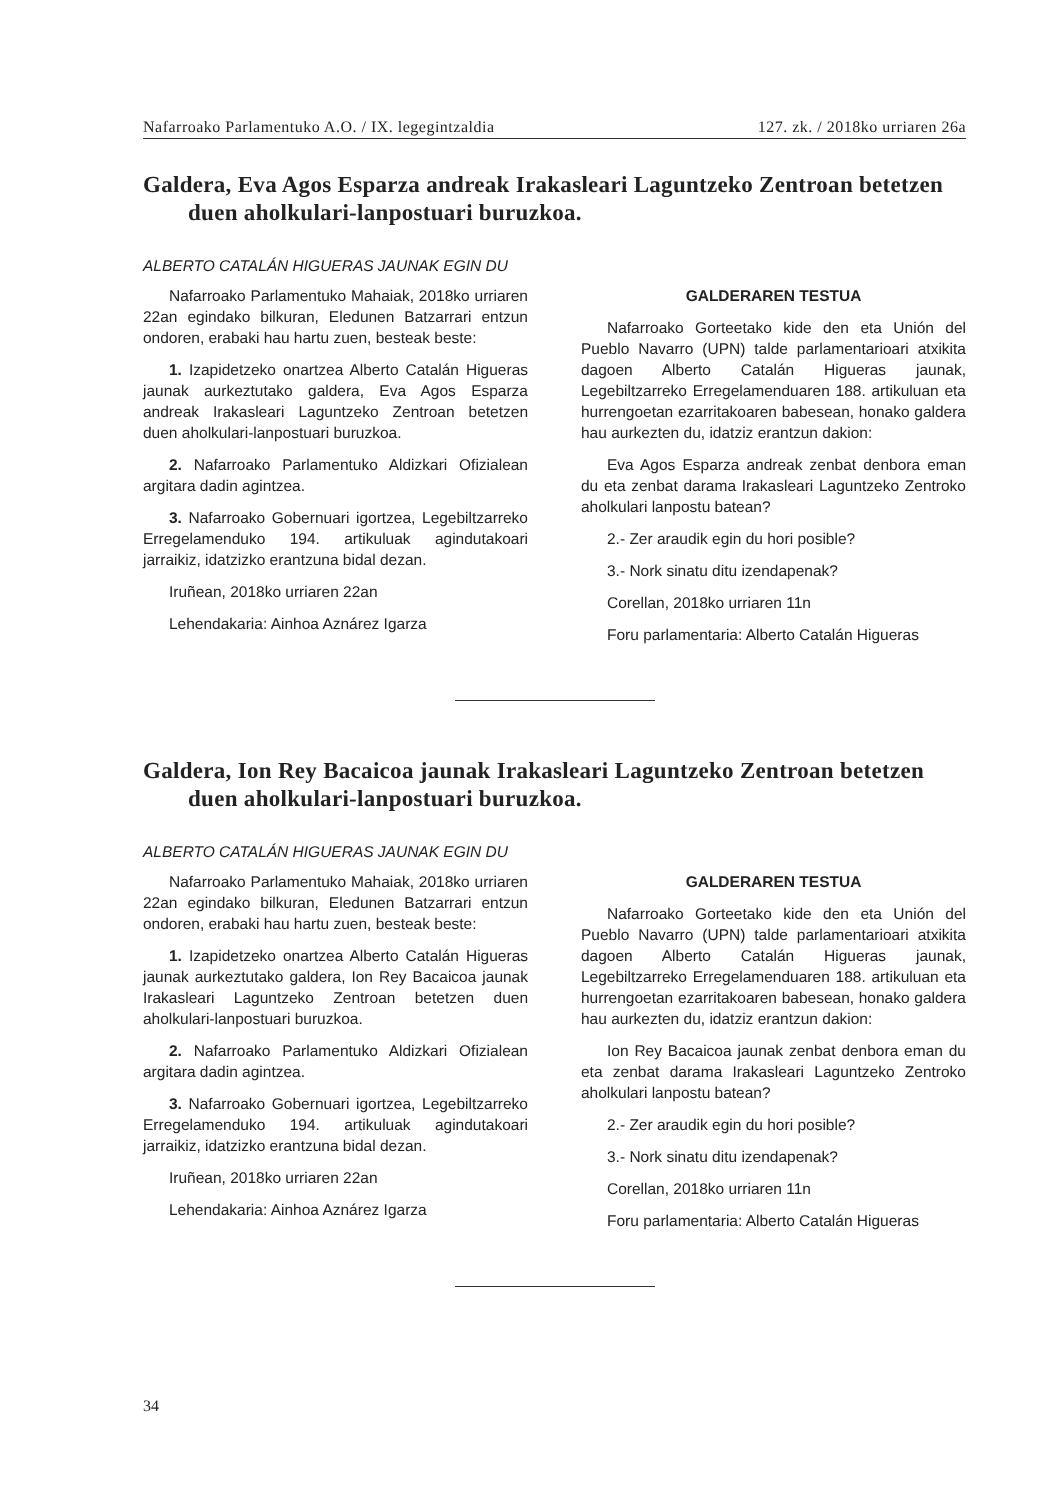Nafarroako Parlamentuko A.O. / IX. legegintzaldia 127. zk. / 2018ko urriaren 26a
Galdera, Eva Agos Esparza andreak Irakasleari Laguntzeko Zentroan betetzen duen aholkulari-lanpostuari buruzkoa.
ALBERTO CATALÁN HIGUERAS JAUNAK EGIN DU
Nafarroako Parlamentuko Mahaiak, 2018ko urriaren 22an egindako bilkuran, Eledunen Batzarrari entzun ondoren, erabaki hau hartu zuen, besteak beste:
1. Izapidetzeko onartzea Alberto Catalán Higueras jaunak aurkeztutako galdera, Eva Agos Esparza andreak Irakasleari Laguntzeko Zentroan betetzen duen aholkulari-lanpostuari buruzkoa.
2. Nafarroako Parlamentuko Aldizkari Ofizialean argitara dadin agintzea.
3. Nafarroako Gobernuari igortzea, Legebiltzarreko Erregelamenduko 194. artikuluak agindutakoari jarraikiz, idatzizko erantzuna bidal dezan.
Iruñean, 2018ko urriaren 22an
Lehendakaria: Ainhoa Aznárez Igarza
GALDERAREN TESTUA
Nafarroako Gorteetako kide den eta Unión del Pueblo Navarro (UPN) talde parlamentarioari atxikita dagoen Alberto Catalán Higueras jaunak, Legebiltzarreko Erregelamenduaren 188. artikuluan eta hurrengoetan ezarritakoaren babesean, honako galdera hau aurkezten du, idatziz erantzun dakion:
Eva Agos Esparza andreak zenbat denbora eman du eta zenbat darama Irakasleari Laguntzeko Zentroko aholkulari lanpostu batean?
2.- Zer araudik egin du hori posible?
3.- Nork sinatu ditu izendapenak?
Corellan, 2018ko urriaren 11n
Foru parlamentaria: Alberto Catalán Higueras
Galdera, Ion Rey Bacaicoa jaunak Irakasleari Laguntzeko Zentroan betetzen duen aholkulari-lanpostuari buruzkoa.
ALBERTO CATALÁN HIGUERAS JAUNAK EGIN DU
Nafarroako Parlamentuko Mahaiak, 2018ko urriaren 22an egindako bilkuran, Eledunen Batzarrari entzun ondoren, erabaki hau hartu zuen, besteak beste:
1. Izapidetzeko onartzea Alberto Catalán Higueras jaunak aurkeztutako galdera, Ion Rey Bacaicoa jaunak Irakasleari Laguntzeko Zentroan betetzen duen aholkulari-lanpostuari buruzkoa.
2. Nafarroako Parlamentuko Aldizkari Ofizialean argitara dadin agintzea.
3. Nafarroako Gobernuari igortzea, Legebiltzarreko Erregelamenduko 194. artikuluak agindutakoari jarraikiz, idatzizko erantzuna bidal dezan.
Iruñean, 2018ko urriaren 22an
Lehendakaria: Ainhoa Aznárez Igarza
GALDERAREN TESTUA
Nafarroako Gorteetako kide den eta Unión del Pueblo Navarro (UPN) talde parlamentarioari atxikita dagoen Alberto Catalán Higueras jaunak, Legebiltzarreko Erregelamenduaren 188. artikuluan eta hurrengoetan ezarritakoaren babesean, honako galdera hau aurkezten du, idatziz erantzun dakion:
Ion Rey Bacaicoa jaunak zenbat denbora eman du eta zenbat darama Irakasleari Laguntzeko Zentroko aholkulari lanpostu batean?
2.- Zer araudik egin du hori posible?
3.- Nork sinatu ditu izendapenak?
Corellan, 2018ko urriaren 11n
Foru parlamentaria: Alberto Catalán Higueras
34